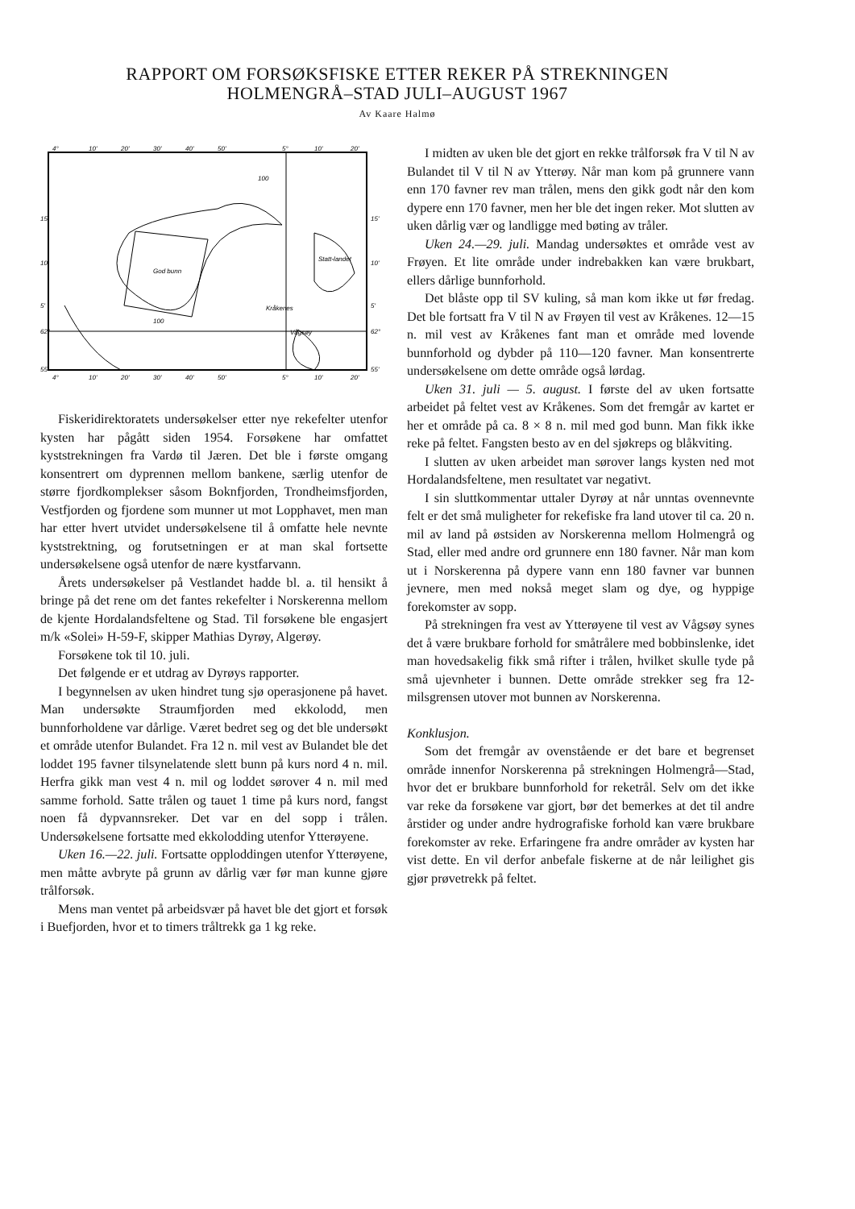RAPPORT OM FORSØKSFISKE ETTER REKER PÅ STREKNINGEN
HOLMENGRÅ–STAD JULI–AUGUST 1967
Av Kaare Halmø
God bunn
Statt-landet
Kråkenes
Vågsøy
100
100
4°
10'
20'
30'
40'
50'
5°
10'
20'
15'
10'
5'
62°
55'
15'
10'
5'
62°
55'
4°
10'
20'
30'
40'
50'
5°
10'
20'
Fiskeridirektoratets undersøkelser etter nye rekefelter utenfor kysten har pågått siden 1954. Forsøkene har omfattet kyststrekningen fra Vardø til Jæren. Det ble i første omgang konsentrert om dyprennen mellom bankene, særlig utenfor de større fjordkomplekser såsom Boknfjorden, Trondheimsfjorden, Vestfjorden og fjordene som munner ut mot Lopphavet, men man har etter hvert utvidet undersøkelsene til å omfatte hele nevnte kyststrektning, og forutsetningen er at man skal fortsette undersøkelsene også utenfor de nære kystfarvann.
Årets undersøkelser på Vestlandet hadde bl. a. til hensikt å bringe på det rene om det fantes rekefelter i Norskerenna mellom de kjente Hordalandsfeltene og Stad. Til forsøkene ble engasjert m/k «Solei» H-59-F, skipper Mathias Dyrøy, Algerøy.
Forsøkene tok til 10. juli.
Det følgende er et utdrag av Dyrøys rapporter.
I begynnelsen av uken hindret tung sjø operasjonene på havet. Man undersøkte Straumfjorden med ekkolodd, men bunnforholdene var dårlige. Været bedret seg og det ble undersøkt et område utenfor Bulandet. Fra 12 n. mil vest av Bulandet ble det loddet 195 favner tilsynelatende slett bunn på kurs nord 4 n. mil. Herfra gikk man vest 4 n. mil og loddet sørover 4 n. mil med samme forhold. Satte trålen og tauet 1 time på kurs nord, fangst noen få dypvannsreker. Det var en del sopp i trålen. Undersøkelsene fortsatte med ekkolodding utenfor Ytterøyene.
Uken 16.—22. juli. Fortsatte opploddingen utenfor Ytterøyene, men måtte avbryte på grunn av dårlig vær før man kunne gjøre trålforsøk.
Mens man ventet på arbeidsvær på havet ble det gjort et forsøk i Buefjorden, hvor et to timers tråltrekk ga 1 kg reke.
I midten av uken ble det gjort en rekke trålforsøk fra V til N av Bulandet til V til N av Ytterøy. Når man kom på grunnere vann enn 170 favner rev man trålen, mens den gikk godt når den kom dypere enn 170 favner, men her ble det ingen reker. Mot slutten av uken dårlig vær og landligge med bøting av tråler.
Uken 24.—29. juli. Mandag undersøktes et område vest av Frøyen. Et lite område under indrebakken kan være brukbart, ellers dårlige bunnforhold.
Det blåste opp til SV kuling, så man kom ikke ut før fredag. Det ble fortsatt fra V til N av Frøyen til vest av Kråkenes. 12—15 n. mil vest av Kråkenes fant man et område med lovende bunnforhold og dybder på 110—120 favner. Man konsentrerte undersøkelsene om dette område også lørdag.
Uken 31. juli — 5. august. I første del av uken fortsatte arbeidet på feltet vest av Kråkenes. Som det fremgår av kartet er her et område på ca. 8 × 8 n. mil med god bunn. Man fikk ikke reke på feltet. Fangsten besto av en del sjøkreps og blåkviting.
I slutten av uken arbeidet man sørover langs kysten ned mot Hordalandsfeltene, men resultatet var negativt.
I sin sluttkommentar uttaler Dyrøy at når unntas ovennevnte felt er det små muligheter for rekefiske fra land utover til ca. 20 n. mil av land på østsiden av Norskerenna mellom Holmengrå og Stad, eller med andre ord grunnere enn 180 favner. Når man kom ut i Norskerenna på dypere vann enn 180 favner var bunnen jevnere, men med nokså meget slam og dye, og hyppige forekomster av sopp.
På strekningen fra vest av Ytterøyene til vest av Vågsøy synes det å være brukbare forhold for småtrålere med bobbinslenke, idet man hovedsakelig fikk små rifter i trålen, hvilket skulle tyde på små ujevnheter i bunnen. Dette område strekker seg fra 12-milsgrensen utover mot bunnen av Norskerenna.
Konklusjon.
Som det fremgår av ovenstående er det bare et begrenset område innenfor Norskerenna på strekningen Holmengrå—Stad, hvor det er brukbare bunnforhold for reketrål. Selv om det ikke var reke da forsøkene var gjort, bør det bemerkes at det til andre årstider og under andre hydrografiske forhold kan være brukbare forekomster av reke. Erfaringene fra andre områder av kysten har vist dette. En vil derfor anbefale fiskerne at de når leilighet gis gjør prøvetrekk på feltet.